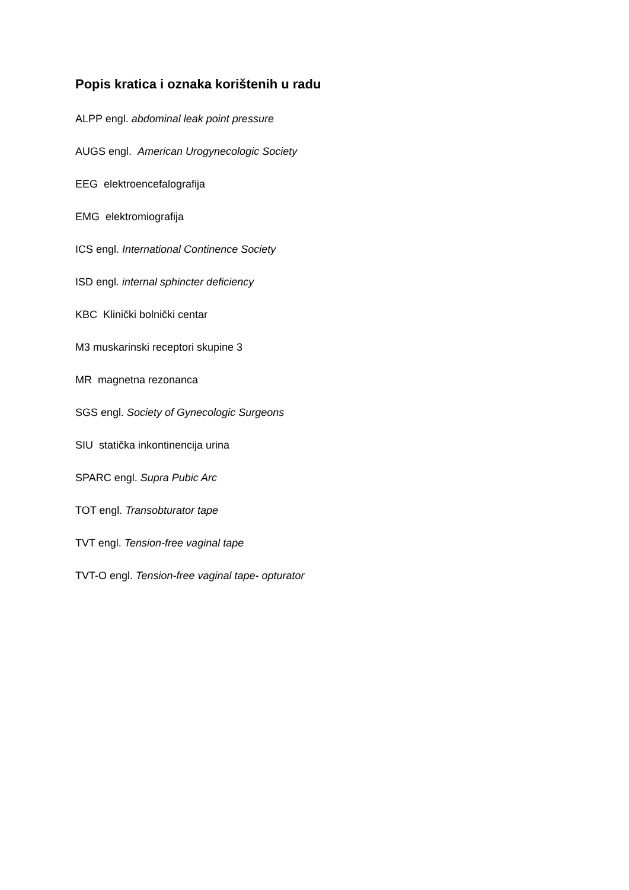Popis kratica i oznaka korištenih u radu
ALPP engl. abdominal leak point pressure
AUGS engl. American Urogynecologic Society
EEG elektroencefalografija
EMG elektromiografija
ICS engl. International Continence Society
ISD engl. internal sphincter deficiency
KBC Klinički bolnički centar
M3 muskarinski receptori skupine 3
MR magnetna rezonanca
SGS engl. Society of Gynecologic Surgeons
SIU statička inkontinencija urina
SPARC engl. Supra Pubic Arc
TOT engl. Transobturator tape
TVT engl. Tension-free vaginal tape
TVT-O engl. Tension-free vaginal tape- opturator